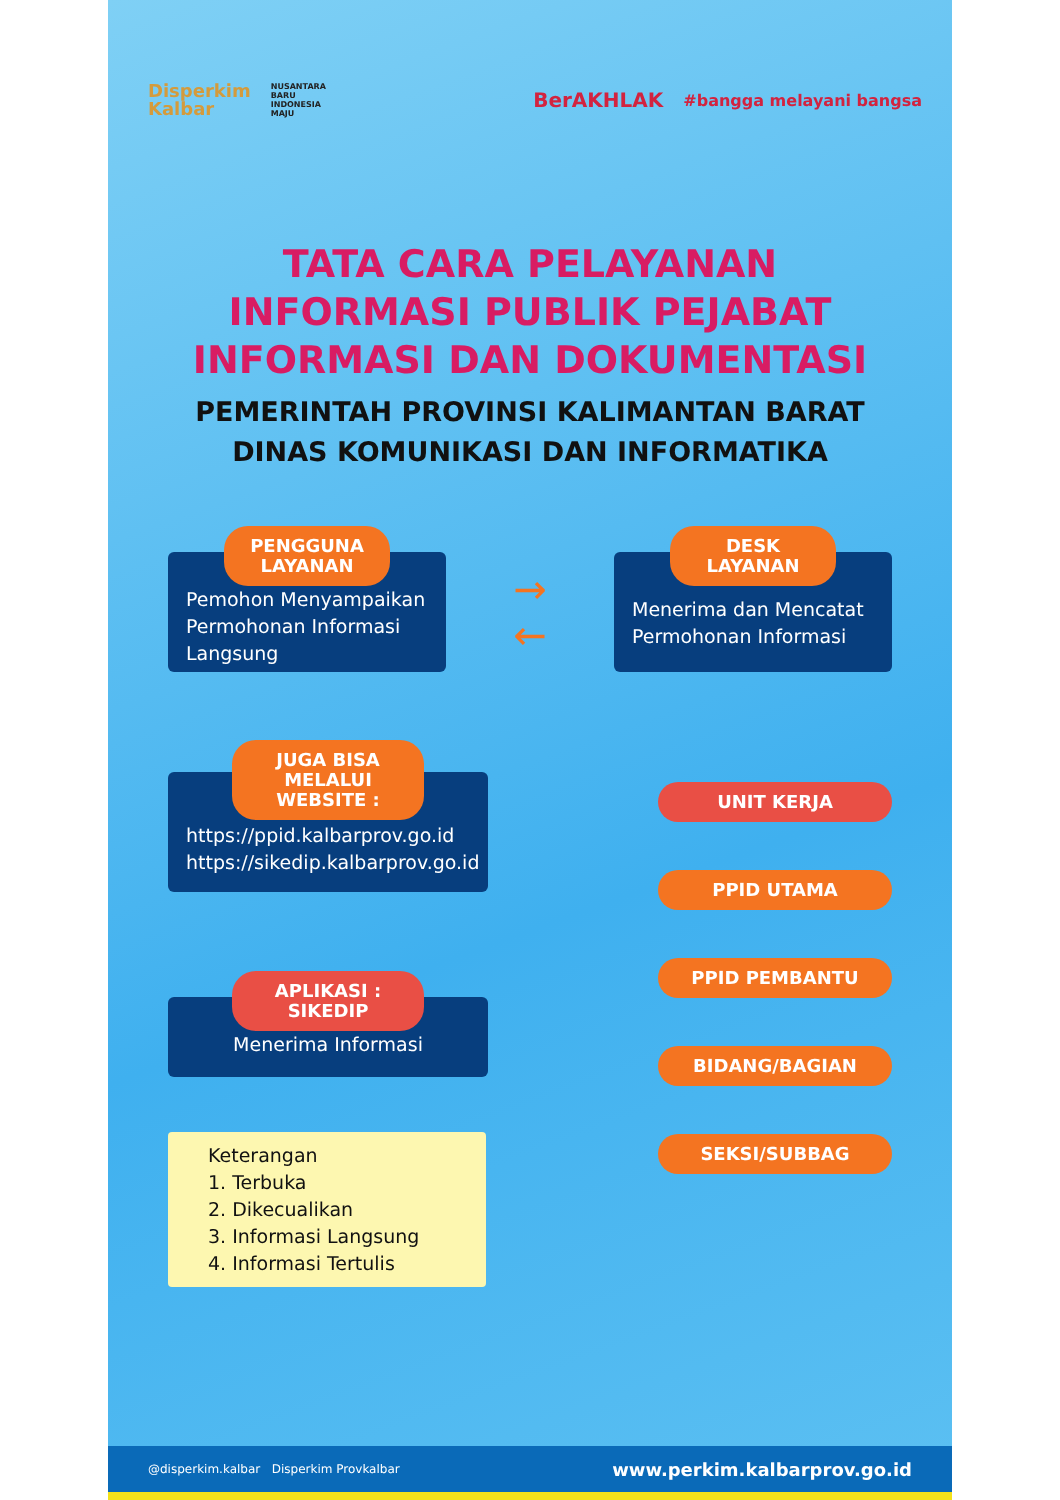Disperkim
Kalbar
NUSANTARA
BARU
INDONESIA
MAJU
BerAKHLAK
#bangga melayani bangsa
TATA CARA PELAYANAN
INFORMASI PUBLIK PEJABAT
INFORMASI DAN DOKUMENTASI
PEMERINTAH PROVINSI KALIMANTAN BARAT
DINAS KOMUNIKASI DAN INFORMATIKA
PENGGUNA LAYANAN
Pemohon Menyampaikan Permohonan Informasi Langsung
→
←
DESK LAYANAN
Menerima dan Mencatat Permohonan Informasi
JUGA BISA MELALUI WEBSITE :
https://ppid.kalbarprov.go.id
https://sikedip.kalbarprov.go.id
APLIKASI : SIKEDIP
Menerima Informasi
Keterangan
1. Terbuka
2. Dikecualikan
3. Informasi Langsung
4. Informasi Tertulis
UNIT KERJA
PPID UTAMA
PPID PEMBANTU
BIDANG/BAGIAN
SEKSI/SUBBAG
@disperkim.kalbar Disperkim Provkalbar www.perkim.kalbarprov.go.id